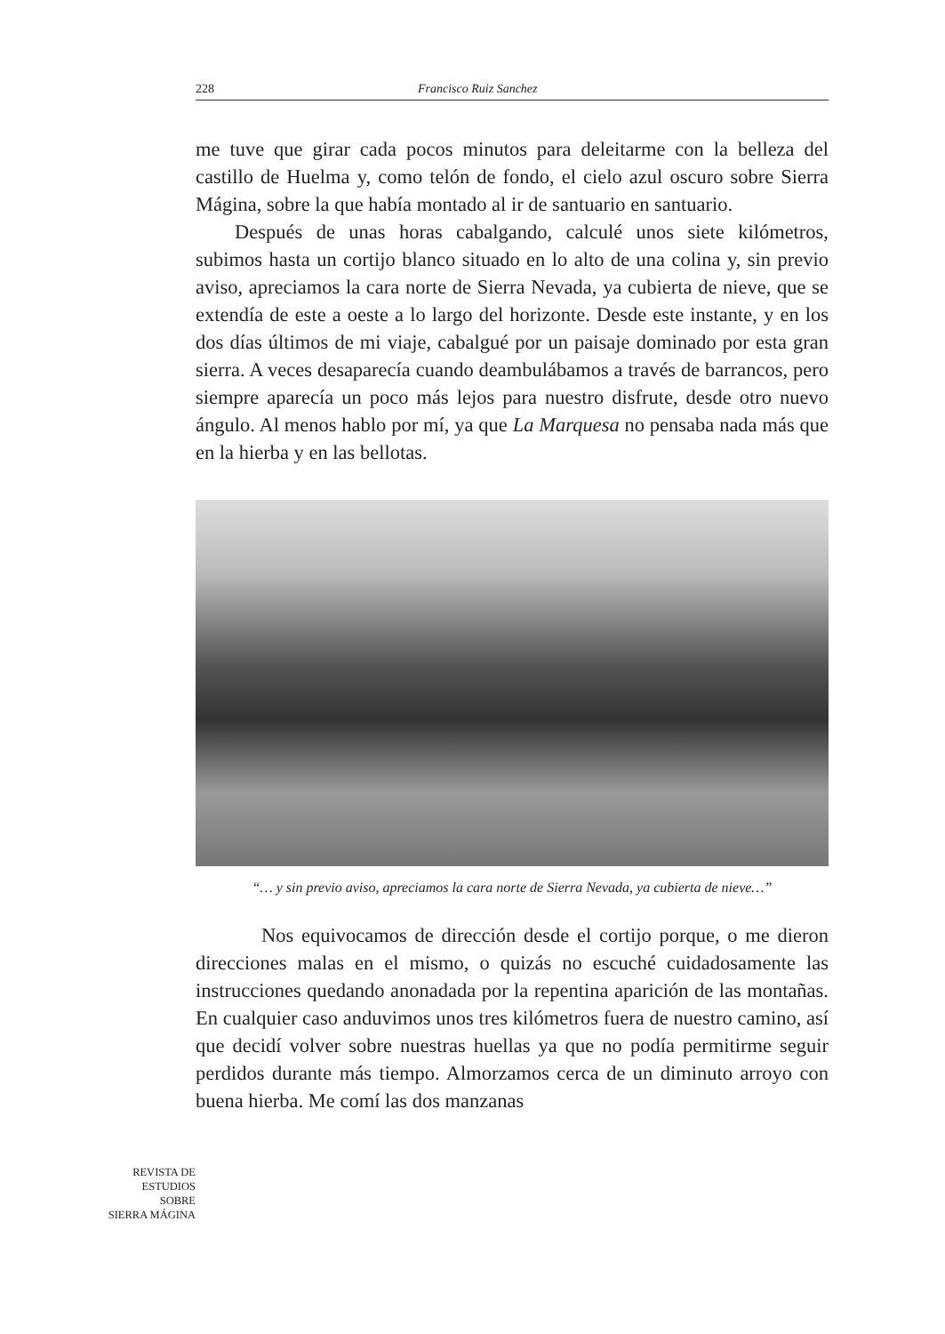228 Francisco Ruiz Sanchez
me tuve que girar cada pocos minutos para deleitarme con la belleza del castillo de Huelma y, como telón de fondo, el cielo azul oscuro sobre Sierra Mágina, sobre la que había montado al ir de santuario en santuario.
Después de unas horas cabalgando, calculé unos siete kilómetros, subimos hasta un cortijo blanco situado en lo alto de una colina y, sin previo aviso, apreciamos la cara norte de Sierra Nevada, ya cubierta de nieve, que se extendía de este a oeste a lo largo del horizonte. Desde este instante, y en los dos días últimos de mi viaje, cabalgué por un paisaje dominado por esta gran sierra. A veces desaparecía cuando deambulábamos a través de barrancos, pero siempre aparecía un poco más lejos para nuestro disfrute, desde otro nuevo ángulo. Al menos hablo por mí, ya que La Marquesa no pensaba nada más que en la hierba y en las bellotas.
“… y sin previo aviso, apreciamos la cara norte de Sierra Nevada, ya cubierta de nieve…”
Nos equivocamos de dirección desde el cortijo porque, o me dieron direcciones malas en el mismo, o quizás no escuché cuidadosamente las instrucciones quedando anonadada por la repentina aparición de las montañas. En cualquier caso anduvimos unos tres kilómetros fuera de nuestro camino, así que decidí volver sobre nuestras huellas ya que no podía permitirme seguir perdidos durante más tiempo. Almorzamos cerca de un diminuto arroyo con buena hierba. Me comí las dos manzanas
REVISTA DE
ESTUDIOS
SOBRE
SIERRA MÁGINA